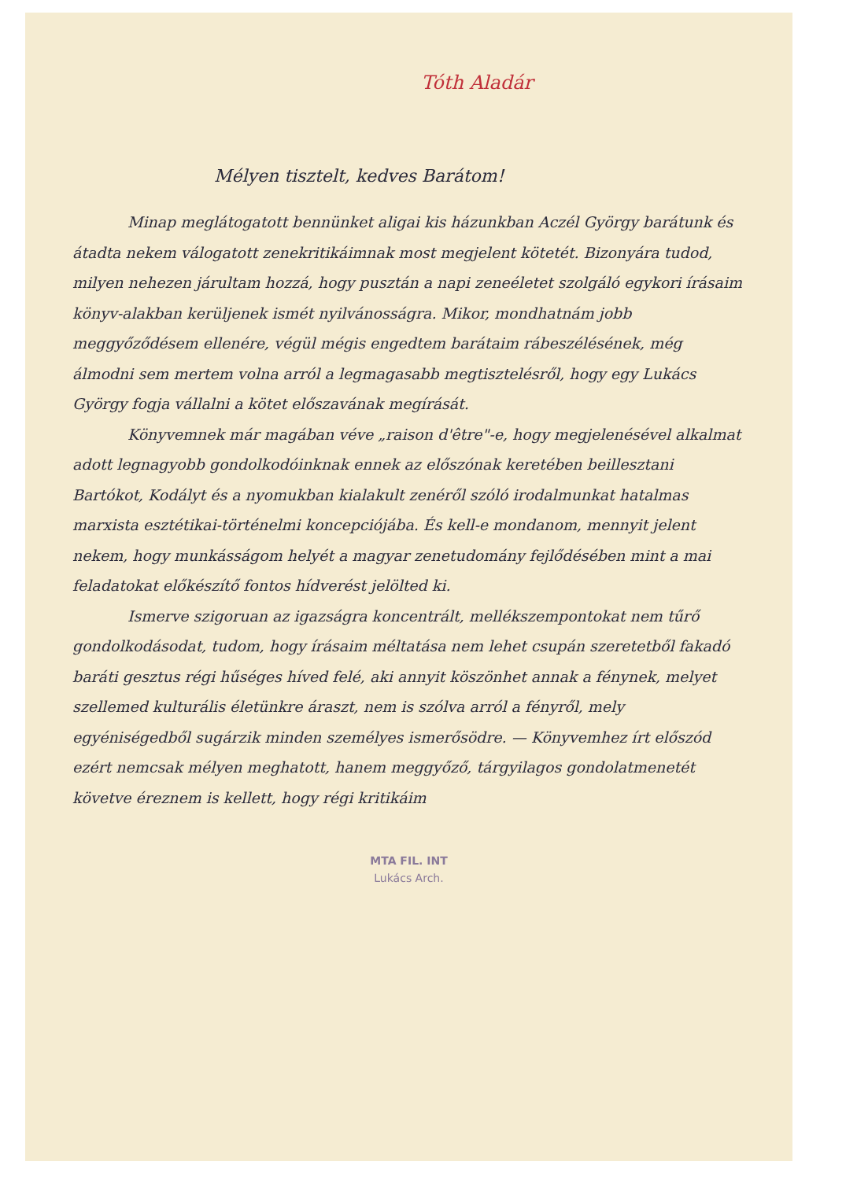Tóth Aladár
Mélyen tisztelt, kedves Barátom!
Minap meglátogatott bennünket aligai kis házunkban Aczél György barátunk és átadta nekem válogatott zenekritikáimnak most megjelent kötetét. Bizonyára tudod, milyen nehezen járultam hozzá, hogy pusztán a napi zeneéletet szolgáló egykori írásaim könyv-alakban kerüljenek ismét nyilvánosságra. Mikor, mondhatnám jobb meggyőződésem ellenére, végül mégis engedtem barátaim rábeszélésének, még álmodni sem mertem volna arról a legmagasabb megtisztelésről, hogy egy Lukács György fogja vállalni a kötet előszavának megírását.
Könyvemnek már magában véve „raison d'être"-e, hogy megjelenésével alkalmat adott legnagyobb gondolkodóinknak ennek az előszónak keretében beillesztani Bartókot, Kodályt és a nyomukban kialakult zenéről szóló irodalmunkat hatalmas marxista esztétikai-történelmi koncepciójába. És kell-e mondanom, mennyit jelent nekem, hogy munkásságom helyét a magyar zenetudomány fejlődésében mint a mai feladatokat előkészítő fontos hídverést jelölted ki.
Ismerve szigoruan az igazságra koncentrált, mellékszempontokat nem tűrő gondolkodásodat, tudom, hogy írásaim méltatása nem lehet csupán szeretetből fakadó baráti gesztus régi hűséges híved felé, aki annyit köszönhet annak a fénynek, melyet szellemed kulturális életünkre áraszt, nem is szólva arról a fényről, mely egyéniségedből sugárzik minden személyes ismerősödre. — Könyvemhez írt előszód ezért nemcsak mélyen meghatott, hanem meggyőző, tárgyilagos gondolatmenetét követve éreznem is kellett, hogy régi kritikáim
MTA FIL. INT
Lukács Arch.